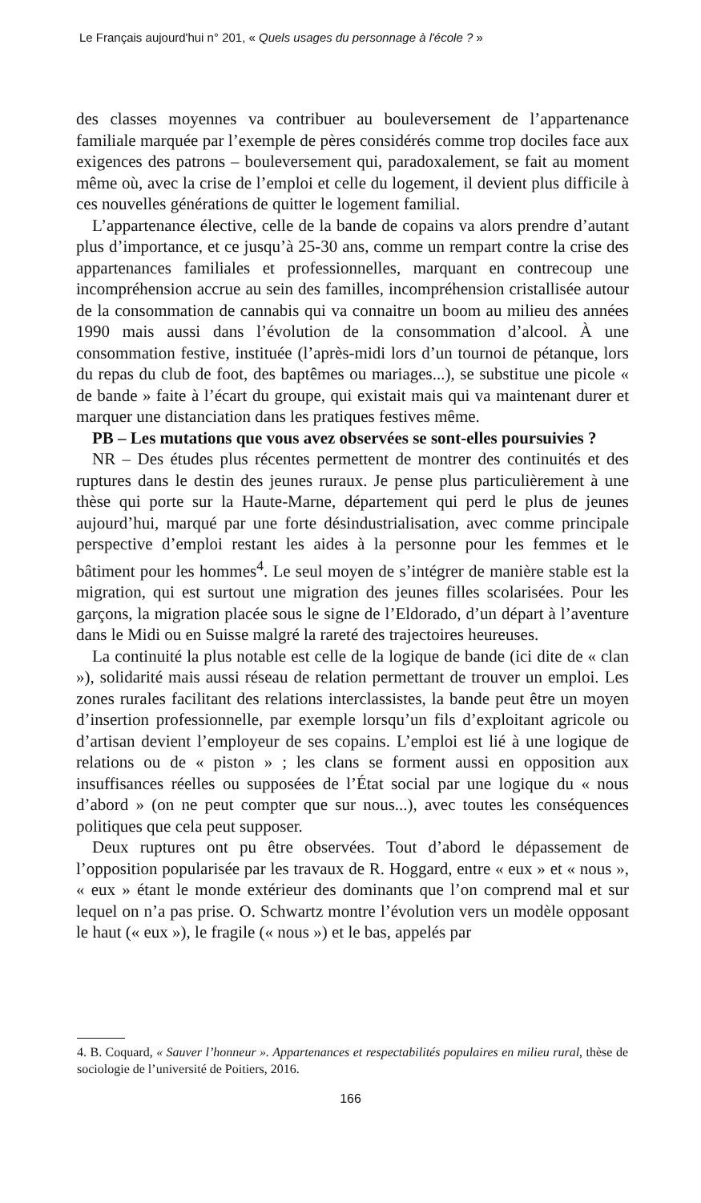Le Français aujourd'hui n° 201, « Quels usages du personnage à l'école ? »
des classes moyennes va contribuer au bouleversement de l’appartenance familiale marquée par l’exemple de pères considérés comme trop dociles face aux exigences des patrons – bouleversement qui, paradoxalement, se fait au moment même où, avec la crise de l’emploi et celle du logement, il devient plus difficile à ces nouvelles générations de quitter le logement familial.
L’appartenance élective, celle de la bande de copains va alors prendre d’autant plus d’importance, et ce jusqu’à 25-30 ans, comme un rempart contre la crise des appartenances familiales et professionnelles, marquant en contrecoup une incompréhension accrue au sein des familles, incompréhension cristallisée autour de la consommation de cannabis qui va connaitre un boom au milieu des années 1990 mais aussi dans l’évolution de la consommation d’alcool. À une consommation festive, instituée (l’après-midi lors d’un tournoi de pétanque, lors du repas du club de foot, des baptêmes ou mariages...), se substitue une picole « de bande » faite à l’écart du groupe, qui existait mais qui va maintenant durer et marquer une distanciation dans les pratiques festives même.
PB – Les mutations que vous avez observées se sont-elles poursuivies ?
NR – Des études plus récentes permettent de montrer des continuités et des ruptures dans le destin des jeunes ruraux. Je pense plus particulièrement à une thèse qui porte sur la Haute-Marne, département qui perd le plus de jeunes aujourd’hui, marqué par une forte désindustrialisation, avec comme principale perspective d’emploi restant les aides à la personne pour les femmes et le bâtiment pour les hommes<sup>4</sup>. Le seul moyen de s’intégrer de manière stable est la migration, qui est surtout une migration des jeunes filles scolarisées. Pour les garçons, la migration placée sous le signe de l’Eldorado, d’un départ à l’aventure dans le Midi ou en Suisse malgré la rareté des trajectoires heureuses.
La continuité la plus notable est celle de la logique de bande (ici dite de « clan »), solidarité mais aussi réseau de relation permettant de trouver un emploi. Les zones rurales facilitant des relations interclassistes, la bande peut être un moyen d’insertion professionnelle, par exemple lorsqu’un fils d’exploitant agricole ou d’artisan devient l’employeur de ses copains. L’emploi est lié à une logique de relations ou de « piston » ; les clans se forment aussi en opposition aux insuffisances réelles ou supposées de l’État social par une logique du « nous d’abord » (on ne peut compter que sur nous...), avec toutes les conséquences politiques que cela peut supposer.
Deux ruptures ont pu être observées. Tout d’abord le dépassement de l’opposition popularisée par les travaux de R. Hoggard, entre « eux » et « nous », « eux » étant le monde extérieur des dominants que l’on comprend mal et sur lequel on n’a pas prise. O. Schwartz montre l’évolution vers un modèle opposant le haut (« eux »), le fragile (« nous ») et le bas, appelés par
4. B. Coquard, « Sauver l’honneur ». Appartenances et respectabilités populaires en milieu rural, thèse de sociologie de l’université de Poitiers, 2016.
166